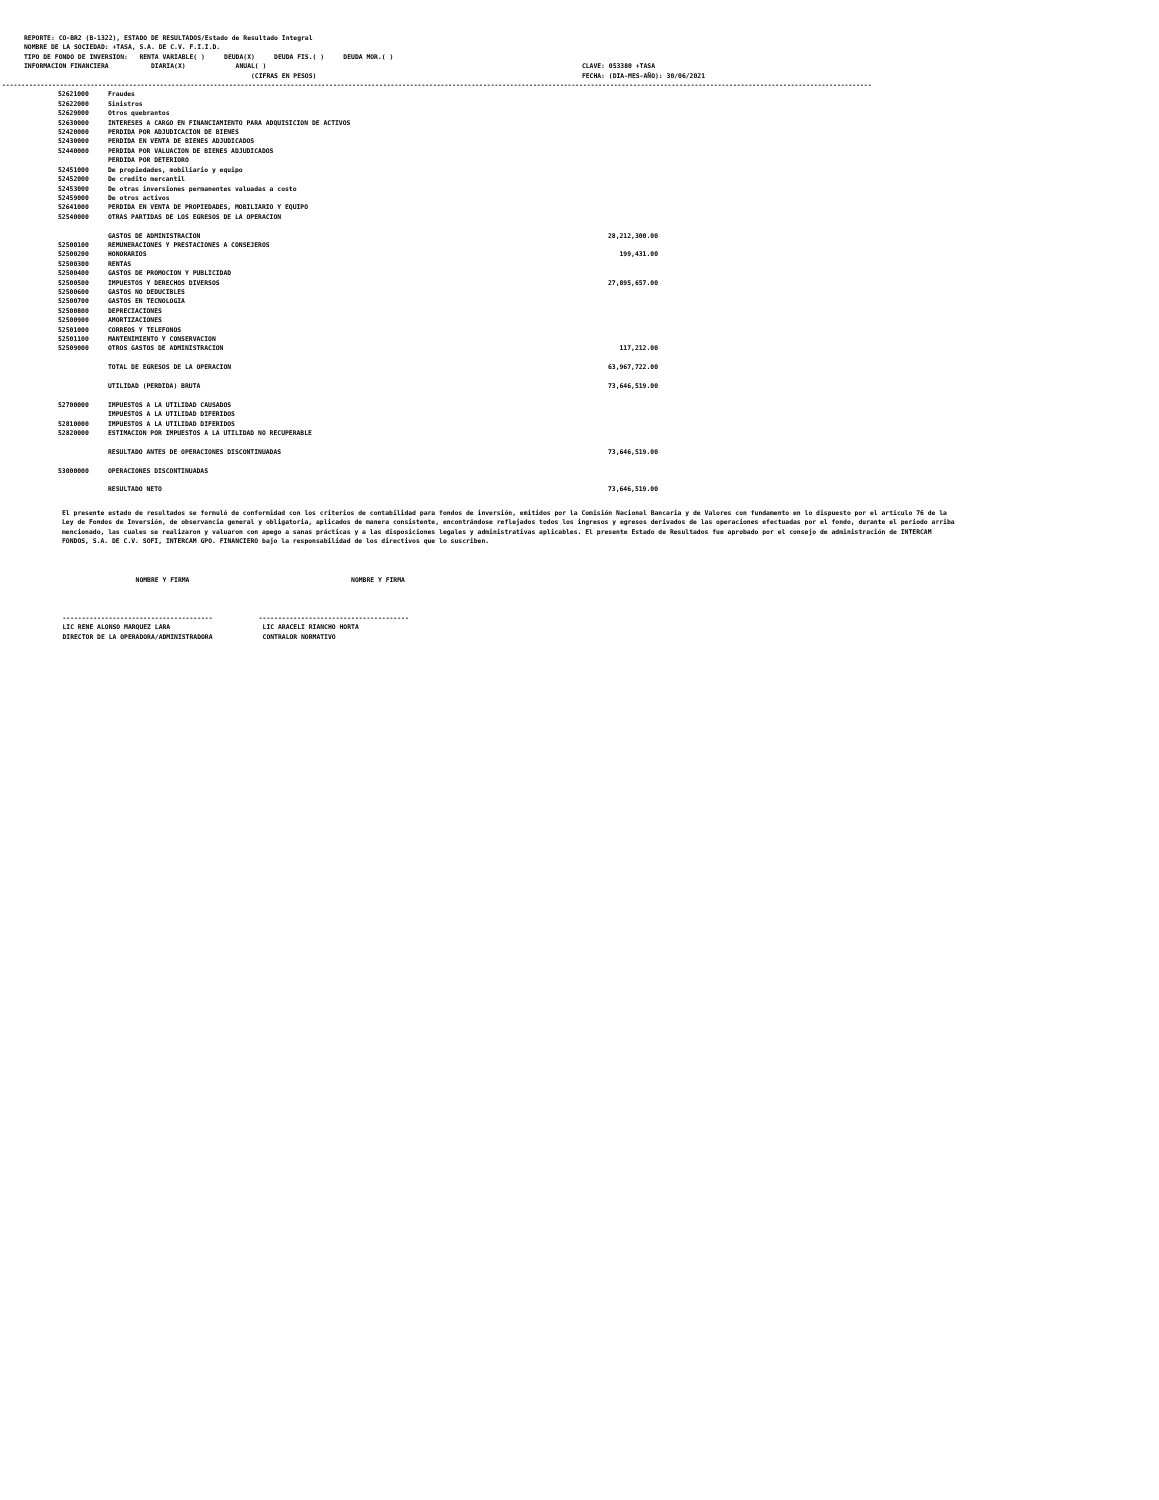REPORTE: CO-BR2 (B-1322), ESTADO DE RESULTADOS/Estado de Resultado Integral
NOMBRE DE LA SOCIEDAD: +TASA, S.A. DE C.V. F.I.I.D.
TIPO DE FONDO DE INVERSION:   RENTA VARIABLE( )     DEUDA(X)     DEUDA FIS.( )     DEUDA MOR.( )
INFORMACION FINANCIERA           DIARIA(X)             ANUAL( )                                                                                  CLAVE: 053380 +TASA
                                                           (CIFRAS EN PESOS)                                                                     FECHA: (DIA-MES-AÑO): 30/06/2021
----------------------------------------------------------------------------------------------------------------------------------------------------------------------------------------------------------------------------------
| 52621000 | Fraudes | |
| 52622000 | Sinistros | |
| 52629000 | Otros quebrantos | |
| 52630000 | INTERESES A CARGO EN FINANCIAMIENTO PARA ADQUISICION DE ACTIVOS | |
| 52420000 | PERDIDA POR ADJUDICACION DE BIENES | |
| 52430000 | PERDIDA EN VENTA DE BIENES ADJUDICADOS | |
| 52440000 | PERDIDA POR VALUACION DE BIENES ADJUDICADOS | |
| | PERDIDA POR DETERIORO | |
| 52451000 | De propiedades, mobiliario y equipo | |
| 52452000 | De credito mercantil | |
| 52453000 | De otras inversiones permanentes valuadas a costo | |
| 52459000 | De otros activos | |
| 52641000 | PERDIDA EN VENTA DE PROPIEDADES, MOBILIARIO Y EQUIPO | |
| 52540000 | OTRAS PARTIDAS DE LOS EGRESOS DE LA OPERACION | |
| | GASTOS DE ADMINISTRACION | 28,212,300.00 |
| 52500100 | REMUNERACIONES Y PRESTACIONES A CONSEJEROS | |
| 52500200 | HONORARIOS | 199,431.00 |
| 52500300 | RENTAS | |
| 52500400 | GASTOS DE PROMOCION Y PUBLICIDAD | |
| 52500500 | IMPUESTOS Y DERECHOS DIVERSOS | 27,895,657.00 |
| 52500600 | GASTOS NO DEDUCIBLES | |
| 52500700 | GASTOS EN TECNOLOGIA | |
| 52500800 | DEPRECIACIONES | |
| 52500900 | AMORTIZACIONES | |
| 52501000 | CORREOS Y TELEFONOS | |
| 52501100 | MANTENIMIENTO Y CONSERVACION | |
| 52509000 | OTROS GASTOS DE ADMINISTRACION | 117,212.00 |
| | TOTAL DE EGRESOS DE LA OPERACION | 63,967,722.00 |
| | UTILIDAD (PERDIDA) BRUTA | 73,646,519.00 |
| 52700000 | IMPUESTOS A LA UTILIDAD CAUSADOS | |
| | IMPUESTOS A LA UTILIDAD DIFERIDOS | |
| 52810000 | IMPUESTOS A LA UTILIDAD DIFERIDOS | |
| 52820000 | ESTIMACION POR IMPUESTOS A LA UTILIDAD NO RECUPERABLE | |
| | RESULTADO ANTES DE OPERACIONES DISCONTINUADAS | 73,646,519.00 |
| 53000000 | OPERACIONES DISCONTINUADAS | |
| | RESULTADO NETO | 73,646,519.00 |
El presente estado de resultados se formuló de conformidad con los criterios de contabilidad para fondos de inversión, emitidos por la Comisión Nacional Bancaria y de Valores con fundamento en lo dispuesto por el artículo 76 de la Ley de Fondos de Inversión, de observancia general y obligatoria, aplicados de manera consistente, encontrándose reflejados todos los ingresos y egresos derivados de las operaciones efectuadas por el fondo, durante el periodo arriba mencionado, las cuales se realizaron y valuaron con apego a sanas prácticas y a las disposiciones legales y administrativas aplicables. El presente Estado de Resultados fue aprobado por el consejo de administración de INTERCAM FONDOS, S.A. DE C.V. SOFI, INTERCAM GPO. FINANCIERO bajo la responsabilidad de los directivos que lo suscriben.
                             NOMBRE Y FIRMA                                          NOMBRE Y FIRMA



          ---------------------------------------            ---------------------------------------
          LIC RENE ALONSO MARQUEZ LARA                        LIC ARACELI RIANCHO HORTA
          DIRECTOR DE LA OPERADORA/ADMINISTRADORA             CONTRALOR NORMATIVO